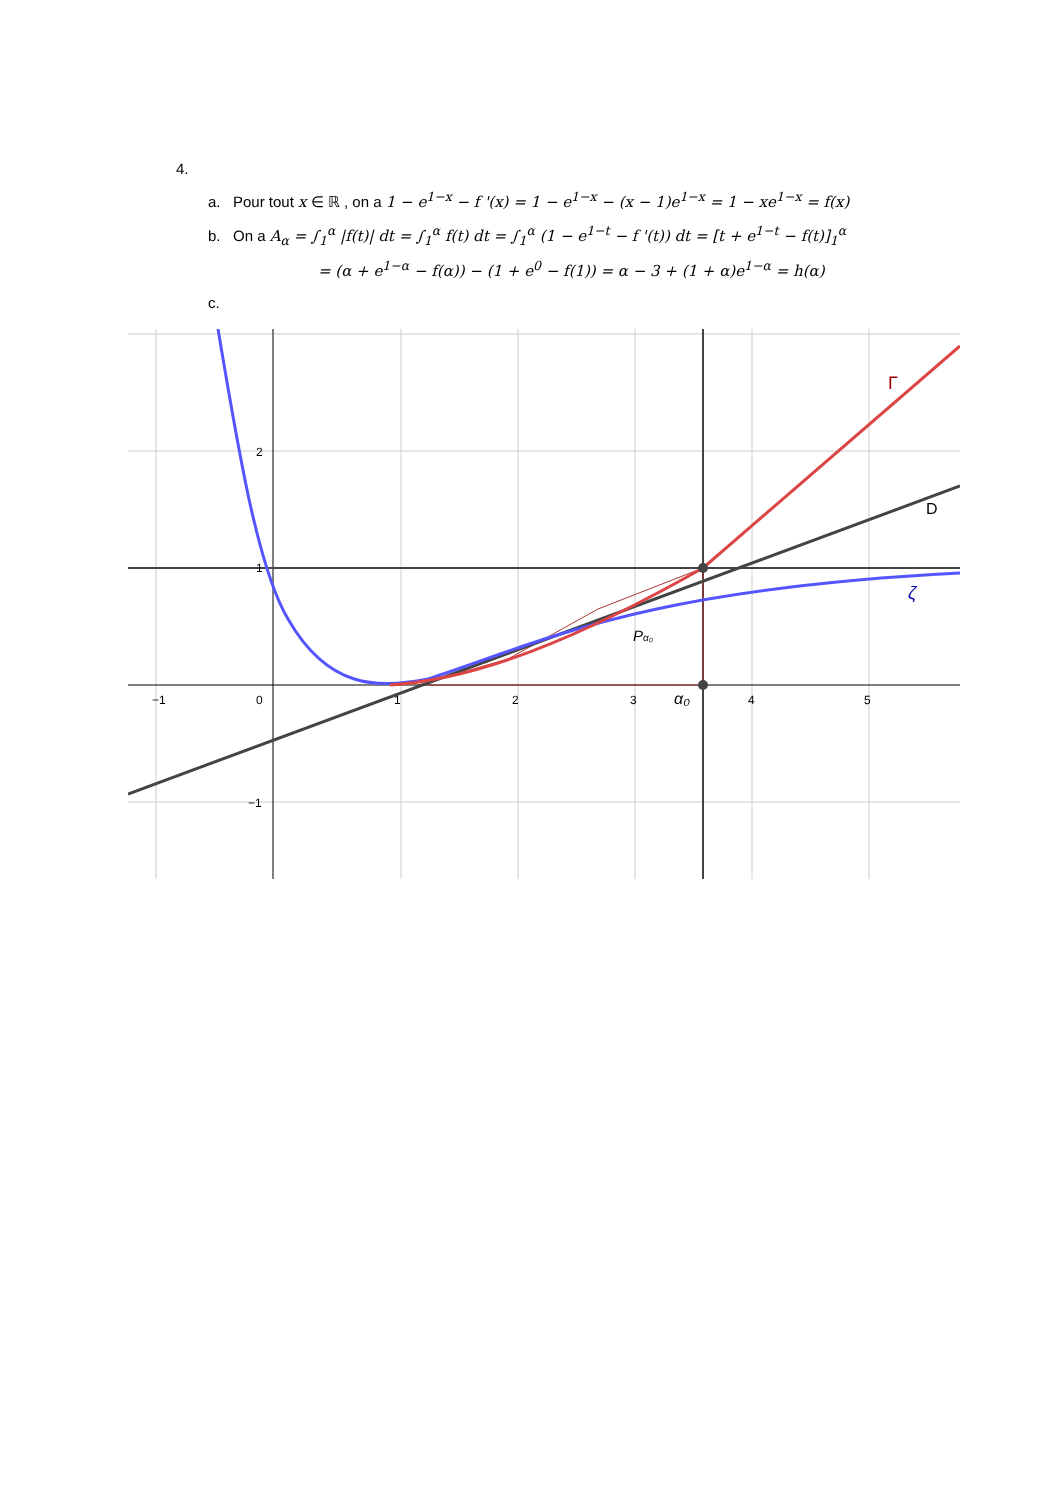4.
a. Pour tout x ∈ ℝ , on a 1 − e<sup>1−x</sup> − f '(x) = 1 − e<sup>1−x</sup> − (x − 1)e<sup>1−x</sup> = 1 − xe<sup>1−x</sup> = f(x)
b. On a A<sub>α</sub> = ∫<sub>1</sub><sup>α</sup> |f(t)| dt = ∫<sub>1</sub><sup>α</sup> f(t) dt = ∫<sub>1</sub><sup>α</sup> (1 − e<sup>1−t</sup> − f '(t)) dt = [t + e<sup>1−t</sup> − f(t)]<sub>1</sub><sup>α</sup>
= (α + e<sup>1−α</sup> − f(α)) − (1 + e<sup>0</sup> − f(1)) = α − 3 + (1 + α)e<sup>1−α</sup> = h(α)
c.
−1
0
1
2
3
α₀
4
5
2
1
−1
Γ
D
ζ
Pα₀